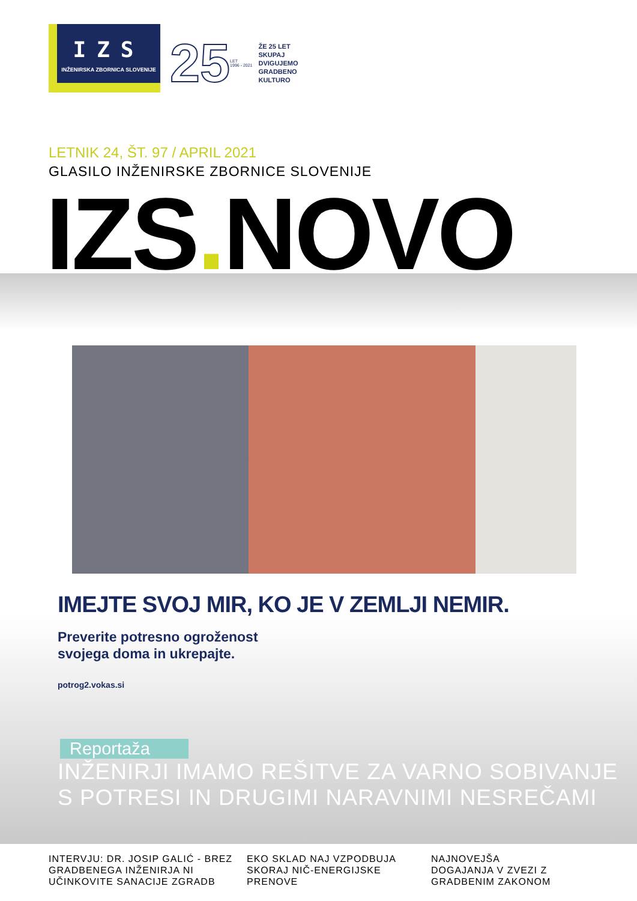IZS
INŽENIRSKA ZBORNICA SLOVENIJE
25
LET
1996 - 2021
ŽE 25 LET
SKUPAJ
DVIGUJEMO
GRADBENO
KULTURO
LETNIK 24, ŠT. 97 / APRIL 2021
GLASILO INŽENIRSKE ZBORNICE SLOVENIJE
IZS. NOVO
IMEJTE SVOJ MIR, KO JE V ZEMLJI NEMIR.
Preverite potresno ogroženost
svojega doma in ukrepajte.
potrog2.vokas.si
Reportaža
INŽENIRJI IMAMO REŠITVE ZA VARNO SOBIVANJE
S POTRESI IN DRUGIMI NARAVNIMI NESREČAMI
INTERVJU: DR. JOSIP GALIĆ - BREZ GRADBENEGA INŽENIRJA NI UČINKOVITE SANACIJE ZGRADB
EKO SKLAD NAJ VZPODBUJA SKORAJ NIČ-ENERGIJSKE PRENOVE
NAJNOVEJŠA DOGAJANJA V ZVEZI Z GRADBENIM ZAKONOM